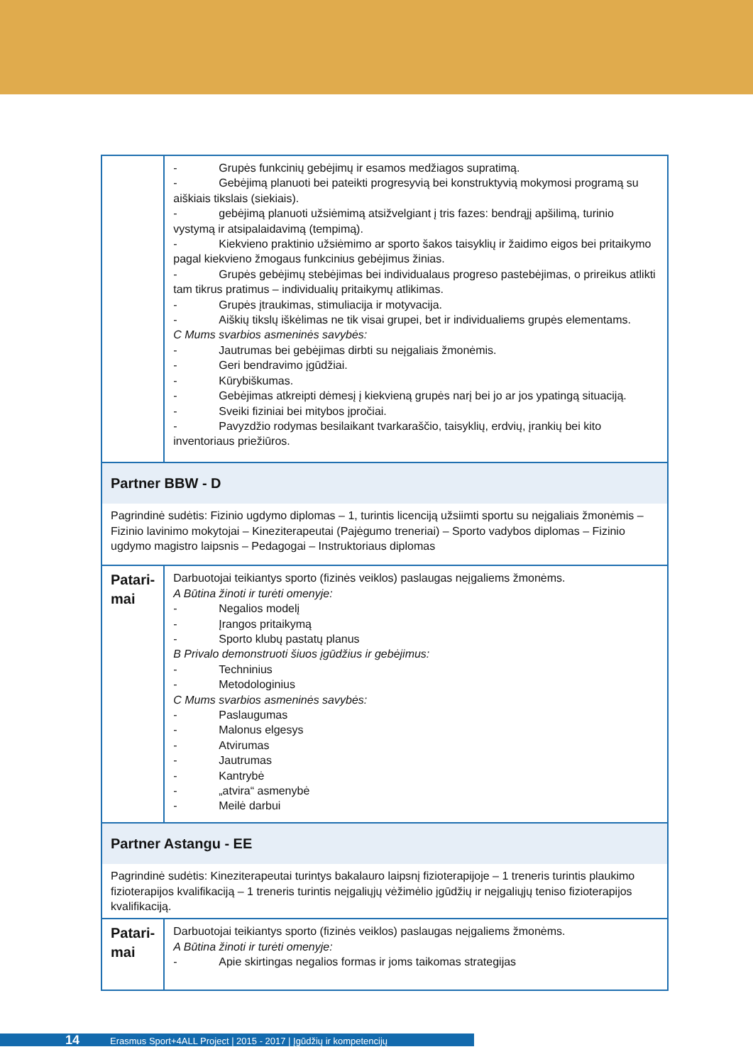| | - Grupės funkcinių gebėjimų ir esamos medžiagos supratimą. - Gebėjimą planuoti bei pateikti progresyvią bei konstruktyvią mokymosi programą su aiškiais tikslais (siekiais). - gebėjimą planuoti užsiėmimą atsižvelgiant į tris fazes: bendrąjį apšilimą, turinio vystymą ir atsipalaidavimą (tempimą). - Kiekvieno praktinio užsiėmimo ar sporto šakos taisyklių ir žaidimo eigos bei pritaikymo pagal kiekvieno žmogaus funkcinius gebėjimus žinias. - Grupės gebėjimų stebėjimas bei individualaus progreso pastebėjimas, o prireikus atlikti tam tikrus pratimus – individualių pritaikymų atlikimas. - Grupės įtraukimas, stimuliacija ir motyvacija. - Aiškių tikslų iškėlimas ne tik visai grupei, bet ir individualiems grupės elementams. C Mums svarbios asmeninės savybės: - Jautrumas bei gebėjimas dirbti su neįgaliais žmonėmis. - Geri bendravimo įgūdžiai. - Kūrybiškumas. - Gebėjimas atkreipti dėmesį į kiekvieną grupės narį bei jo ar jos ypatingą situaciją. - Sveiki fiziniai bei mitybos įpročiai. - Pavyzdžio rodymas besilaikant tvarkaraščio, taisyklių, erdvių, įrankių bei kito inventoriaus priežiūros. |
| Partner BBW - D | |
| Pagrindinė sudėtis: Fizinio ugdymo diplomas – 1, turintis licenciją užsiimti sportu su neįgaliais žmonėmis – Fizinio lavinimo mokytojai – Kineziterapeutai (Pajėgumo treneriai) – Sporto vadybos diplomas – Fizinio ugdymo magistro laipsnis – Pedagogai – Instruktoriaus diplomas | |
| Patari- mai | Darbuotojai teikiantys sporto (fizinės veiklos) paslaugas neįgaliems žmonėms. A Būtina žinoti ir turėti omenyje: - Negalios modelį - Įrangos pritaikymą - Sporto klubų pastatų planus B Privalo demonstruoti šiuos įgūdžius ir gebėjimus: - Techninius - Metodologinius C Mums svarbios asmeninės savybės: - Paslaugumas - Malonus elgesys - Atvirumas - Jautrumas - Kantrybė - „atvira“ asmenybė - Meilė darbui |
| Partner Astangu - EE | |
| Pagrindinė sudėtis: Kineziterapeutai turintys bakalauro laipsnį fizioterapijoje – 1 treneris turintis plaukimo fizioterapijos kvalifikaciją – 1 treneris turintis neįgaliųjų vėžimėlio įgūdžių ir neįgaliųjų teniso fizioterapijos kvalifikaciją. | |
| Patari- mai | Darbuotojai teikiantys sporto (fizinės veiklos) paslaugas neįgaliems žmonėms. A Būtina žinoti ir turėti omenyje: - Apie skirtingas negalios formas ir joms taikomas strategijas |
14 Erasmus Sport+4ALL Project | 2015 - 2017 | Įgūdžių ir kompetencijų